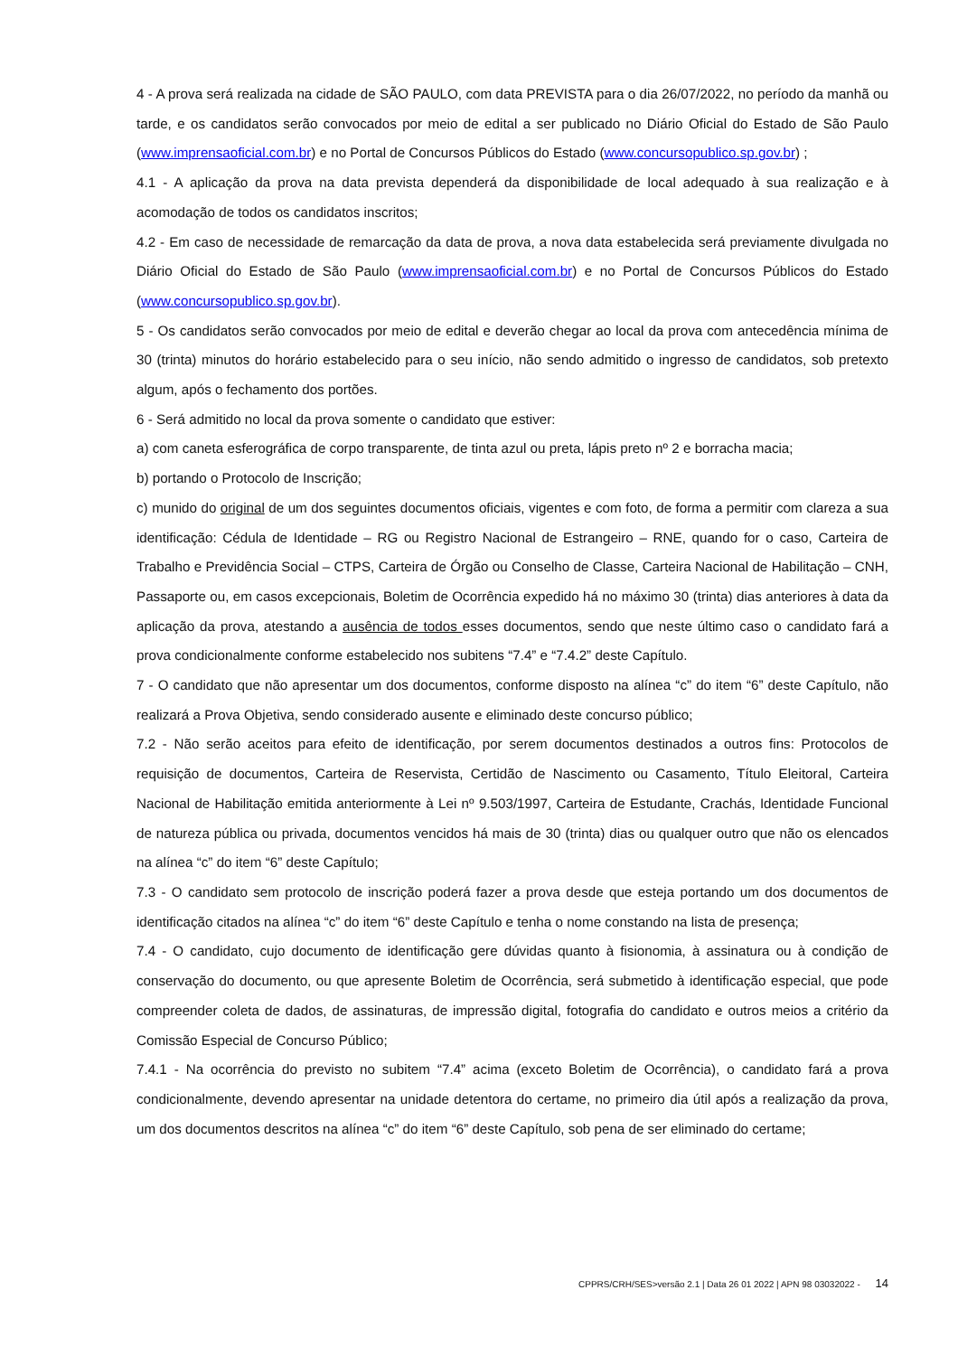4 - A prova será realizada na cidade de SÃO PAULO, com data PREVISTA para o dia 26/07/2022, no período da manhã ou tarde, e os candidatos serão convocados por meio de edital a ser publicado no Diário Oficial do Estado de São Paulo (www.imprensaoficial.com.br) e no Portal de Concursos Públicos do Estado (www.concursopublico.sp.gov.br) ;
4.1 - A aplicação da prova na data prevista dependerá da disponibilidade de local adequado à sua realização e à acomodação de todos os candidatos inscritos;
4.2 - Em caso de necessidade de remarcação da data de prova, a nova data estabelecida será previamente divulgada no Diário Oficial do Estado de São Paulo (www.imprensaoficial.com.br) e no Portal de Concursos Públicos do Estado (www.concursopublico.sp.gov.br).
5 - Os candidatos serão convocados por meio de edital e deverão chegar ao local da prova com antecedência mínima de 30 (trinta) minutos do horário estabelecido para o seu início, não sendo admitido o ingresso de candidatos, sob pretexto algum, após o fechamento dos portões.
6 - Será admitido no local da prova somente o candidato que estiver:
a) com caneta esferográfica de corpo transparente, de tinta azul ou preta, lápis preto nº 2 e borracha macia;
b) portando o Protocolo de Inscrição;
c) munido do original de um dos seguintes documentos oficiais, vigentes e com foto, de forma a permitir com clareza a sua identificação: Cédula de Identidade – RG ou Registro Nacional de Estrangeiro – RNE, quando for o caso, Carteira de Trabalho e Previdência Social – CTPS, Carteira de Órgão ou Conselho de Classe, Carteira Nacional de Habilitação – CNH, Passaporte ou, em casos excepcionais, Boletim de Ocorrência expedido há no máximo 30 (trinta) dias anteriores à data da aplicação da prova, atestando a ausência de todos esses documentos, sendo que neste último caso o candidato fará a prova condicionalmente conforme estabelecido nos subitens “7.4” e “7.4.2” deste Capítulo.
7 - O candidato que não apresentar um dos documentos, conforme disposto na alínea “c” do item “6” deste Capítulo, não realizará a Prova Objetiva, sendo considerado ausente e eliminado deste concurso público;
7.2 - Não serão aceitos para efeito de identificação, por serem documentos destinados a outros fins: Protocolos de requisição de documentos, Carteira de Reservista, Certidão de Nascimento ou Casamento, Título Eleitoral, Carteira Nacional de Habilitação emitida anteriormente à Lei nº 9.503/1997, Carteira de Estudante, Crachás, Identidade Funcional de natureza pública ou privada, documentos vencidos há mais de 30 (trinta) dias ou qualquer outro que não os elencados na alínea “c” do item “6” deste Capítulo;
7.3 - O candidato sem protocolo de inscrição poderá fazer a prova desde que esteja portando um dos documentos de identificação citados na alínea “c” do item “6” deste Capítulo e tenha o nome constando na lista de presença;
7.4 - O candidato, cujo documento de identificação gere dúvidas quanto à fisionomia, à assinatura ou à condição de conservação do documento, ou que apresente Boletim de Ocorrência, será submetido à identificação especial, que pode compreender coleta de dados, de assinaturas, de impressão digital, fotografia do candidato e outros meios a critério da Comissão Especial de Concurso Público;
7.4.1 - Na ocorrência do previsto no subitem “7.4” acima (exceto Boletim de Ocorrência), o candidato fará a prova condicionalmente, devendo apresentar na unidade detentora do certame, no primeiro dia útil após a realização da prova, um dos documentos descritos na alínea “c” do item “6” deste Capítulo, sob pena de ser eliminado do certame;
CPPRS/CRH/SES>versão 2.1 | Data 26 01 2022 | APN 98 03032022 - 14